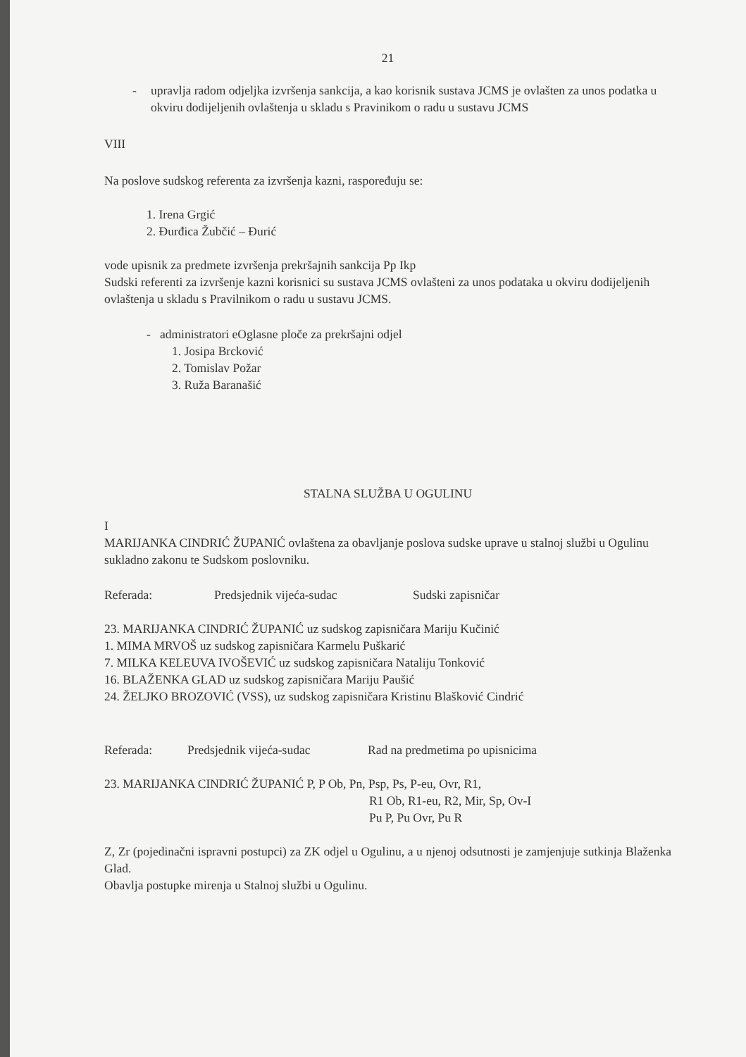21
- upravlja radom odjeljka izvršenja sankcija, a kao korisnik sustava JCMS je ovlašten za unos podatka u okviru dodijeljenih ovlaštenja u skladu s Pravinikom o radu u sustavu JCMS
VIII
Na poslove sudskog referenta za izvršenja kazni, raspoređuju se:
1. Irena Grgić
2. Đurđica Žubčić – Đurić
vode upisnik za predmete izvršenja prekršajnih sankcija Pp Ikp
Sudski referenti za izvršenje kazni korisnici su sustava JCMS ovlašteni za unos podataka u okviru dodijeljenih ovlaštenja u skladu s Pravilnikom o radu u sustavu JCMS.
- administratori eOglasne ploče za prekršajni odjel
1. Josipa Brcković
2. Tomislav Požar
3. Ruža Baranašić
STALNA SLUŽBA U OGULINU
I
MARIJANKA CINDRIĆ ŽUPANIĆ ovlaštena za obavljanje poslova sudske uprave u stalnoj službi u Ogulinu sukladno zakonu te Sudskom poslovniku.
Referada: Predsjednik vijeća-sudac Sudski zapisničar
23. MARIJANKA CINDRIĆ ŽUPANIĆ uz sudskog zapisničara Mariju Kučinić
1. MIMA MRVOŠ uz sudskog zapisničara Karmelu Puškarić
7. MILKA KELEUVA IVOŠEVIĆ uz sudskog zapisničara Nataliju Tonković
16. BLAŽENKA GLAD uz sudskog zapisničara Mariju Paušić
24. ŽELJKO BROZOVIĆ (VSS), uz sudskog zapisničara Kristinu Blašković Cindrić
Referada: Predsjednik vijeća-sudac Rad na predmetima po upisnicima
23. MARIJANKA CINDRIĆ ŽUPANIĆ P, P Ob, Pn, Psp, Ps, P-eu, Ovr, R1,
R1 Ob, R1-eu, R2, Mir, Sp, Ov-I
Pu P, Pu Ovr, Pu R
Z, Zr (pojedinačni ispravni postupci) za ZK odjel u Ogulinu, a u njenoj odsutnosti je zamjenjuje sutkinja Blaženka Glad.
Obavlja postupke mirenja u Stalnoj službi u Ogulinu.